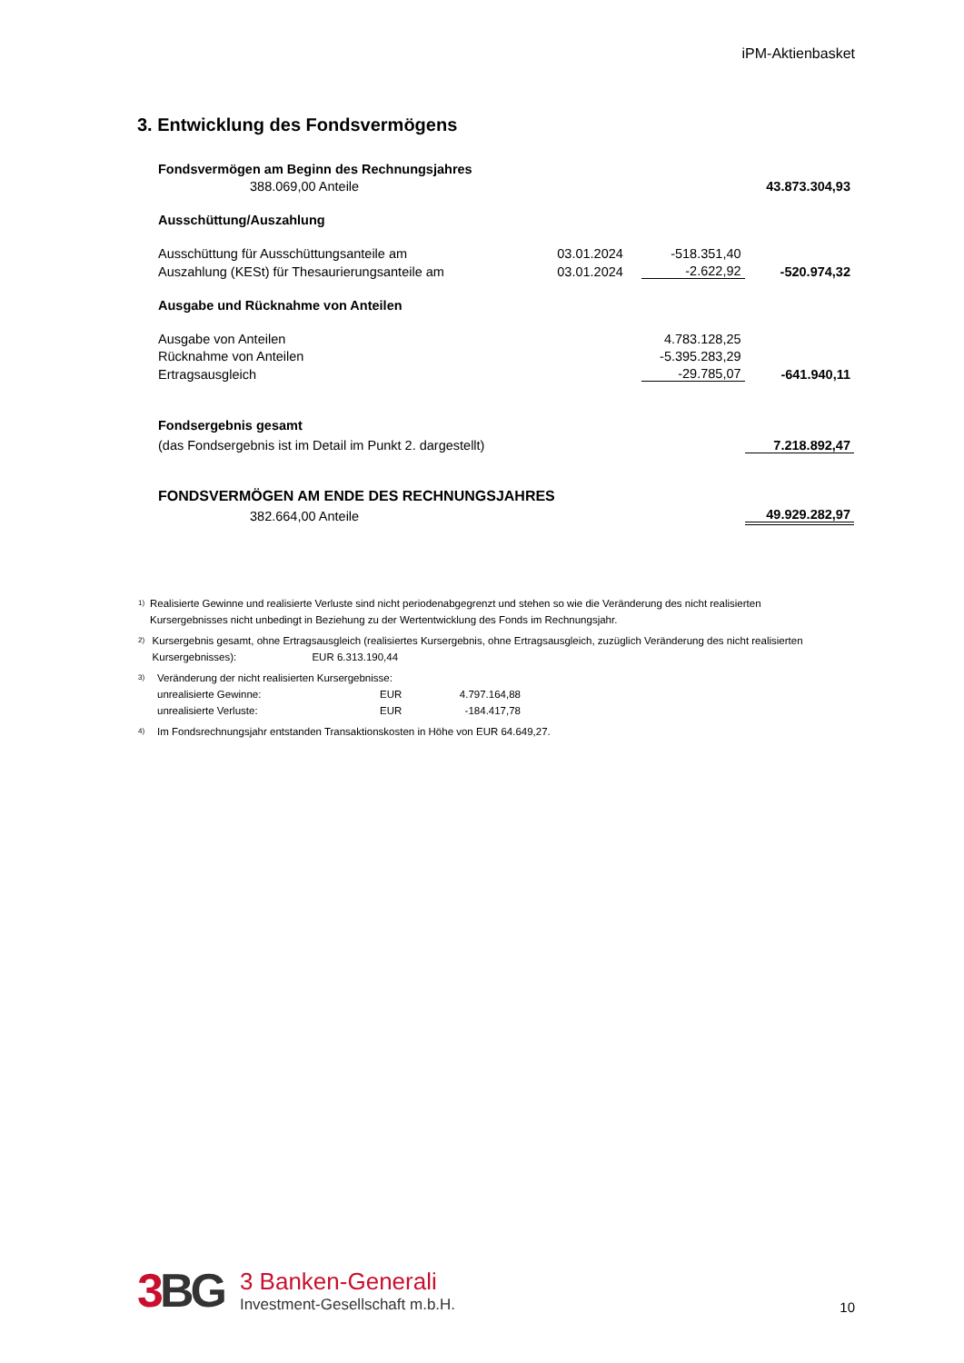iPM-Aktienbasket
3. Entwicklung des Fondsvermögens
| Fondsvermögen am Beginn des Rechnungsjahres | | | |
| 388.069,00 Anteile | | | 43.873.304,93 |
| Ausschüttung/Auszahlung | | | |
| Ausschüttung für Ausschüttungsanteile am | 03.01.2024 | -518.351,40 | |
| Auszahlung (KESt) für Thesaurierungsanteile am | 03.01.2024 | -2.622,92 | -520.974,32 |
| Ausgabe und Rücknahme von Anteilen | | | |
| Ausgabe von Anteilen | | 4.783.128,25 | |
| Rücknahme von Anteilen | | -5.395.283,29 | |
| Ertragsausgleich | | -29.785,07 | -641.940,11 |
| Fondsergebnis gesamt | | | |
| (das Fondsergebnis ist im Detail im Punkt 2. dargestellt) | | | 7.218.892,47 |
| FONDSVERMÖGEN AM ENDE DES RECHNUNGSJAHRES | | | |
| 382.664,00 Anteile | | | 49.929.282,97 |
<sup>1)</sup> Realisierte Gewinne und realisierte Verluste sind nicht periodenabgegrenzt und stehen so wie die Veränderung des nicht realisierten Kursergebnisses nicht unbedingt in Beziehung zu der Wertentwicklung des Fonds im Rechnungsjahr.
<sup>2)</sup> Kursergebnis gesamt, ohne Ertragsausgleich (realisiertes Kursergebnis, ohne Ertragsausgleich, zuzüglich Veränderung des nicht realisierten Kursergebnisses): EUR 6.313.190,44
<sup>3)</sup> Veränderung der nicht realisierten Kursergebnisse:
unrealisierte Gewinne: EUR 4.797.164,88
unrealisierte Verluste: EUR -184.417,78
<sup>4)</sup> Im Fondsrechnungsjahr entstanden Transaktionskosten in Höhe von EUR 64.649,27.
3 BG
3 Banken-Generali
Investment-Gesellschaft m.b.H.
10